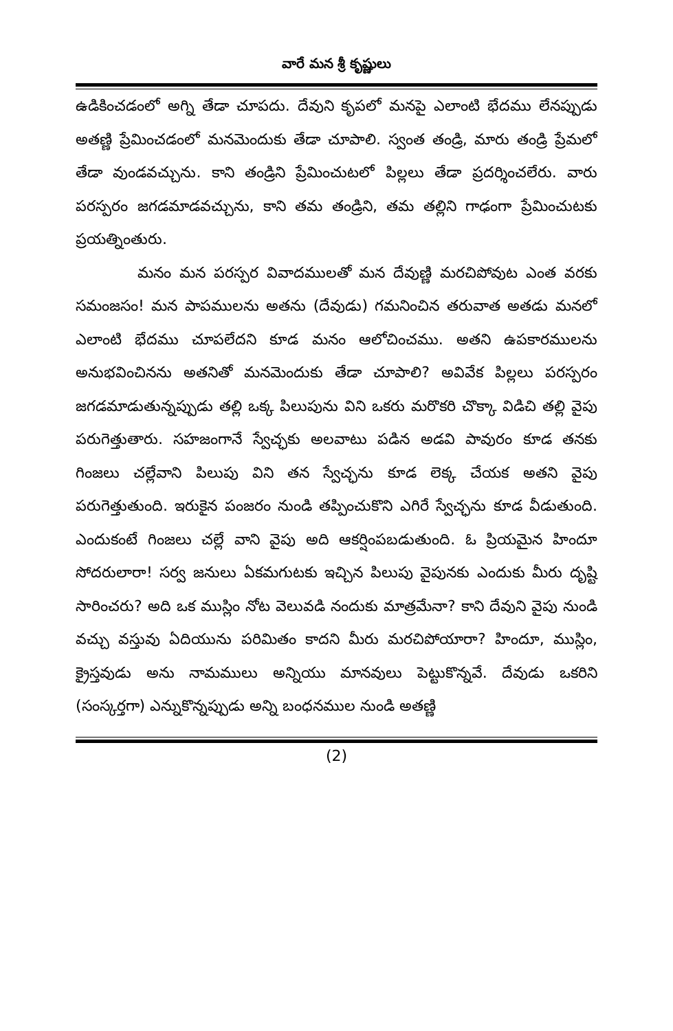వారే మన శ్రీ కృష్ణులు
ఉడికించడంలో అగ్ని తేడా చూపదు. దేవుని కృపలో మనపై ఎలాంటి భేదము లేనప్పుడు అతణ్ణి ప్రేమించడంలో మనమెందుకు తేడా చూపాలి. స్వంత తండ్రి, మారు తండ్రి ప్రేమలో తేడా వుండవచ్చును. కాని తండ్రిని ప్రేమించుటలో పిల్లలు తేడా ప్రదర్శించలేరు. వారు పరస్పరం జగడమాడవచ్చును, కాని తమ తండ్రిని, తమ తల్లిని గాఢంగా ప్రేమించుటకు ప్రయత్నింతురు.
మనం మన పరస్పర వివాదములతో మన దేవుణ్ణి మరచిపోవుట ఎంత వరకు సమంజసం! మన పాపములను అతను (దేవుడు) గమనించిన తరువాత అతడు మనలో ఎలాంటి భేదము చూపలేదని కూడ మనం ఆలోచించము. అతని ఉపకారములను అనుభవించినను అతనితో మనమెందుకు తేడా చూపాలి? అవివేక పిల్లలు పరస్పరం జగడమాడుతున్నప్పుడు తల్లి ఒక్క పిలుపును విని ఒకరు మరొకరి చొక్కా విడిచి తల్లి వైపు పరుగెత్తుతారు. సహజంగానే స్వేచ్ఛకు అలవాటు పడిన అడవి పావురం కూడ తనకు గింజలు చల్లేవాని పిలుపు విని తన స్వేచ్ఛను కూడ లెక్క చేయక అతని వైపు పరుగెత్తుతుంది. ఇరుకైన పంజరం నుండి తప్పించుకొని ఎగిరే స్వేచ్ఛను కూడ వీడుతుంది. ఎందుకంటే గింజలు చల్లే వాని వైపు అది ఆకర్షింపబడుతుంది. ఓ ప్రియమైన హిందూ సోదరులారా! సర్వ జనులు ఏకమగుటకు ఇచ్చిన పిలుపు వైపునకు ఎందుకు మీరు దృష్టి సారించరు? అది ఒక ముస్లిం నోట వెలువడి నందుకు మాత్రమేనా? కాని దేవుని వైపు నుండి వచ్చు వస్తువు ఏదియును పరిమితం కాదని మీరు మరచిపోయారా? హిందూ, ముస్లిం, క్రైస్తవుడు అను నామములు అన్నియు మానవులు పెట్టుకొన్నవే. దేవుడు ఒకరిని (సంస్కర్తగా) ఎన్నుకొన్నప్పుడు అన్ని బంధనముల నుండి అతణ్ణి
(2)